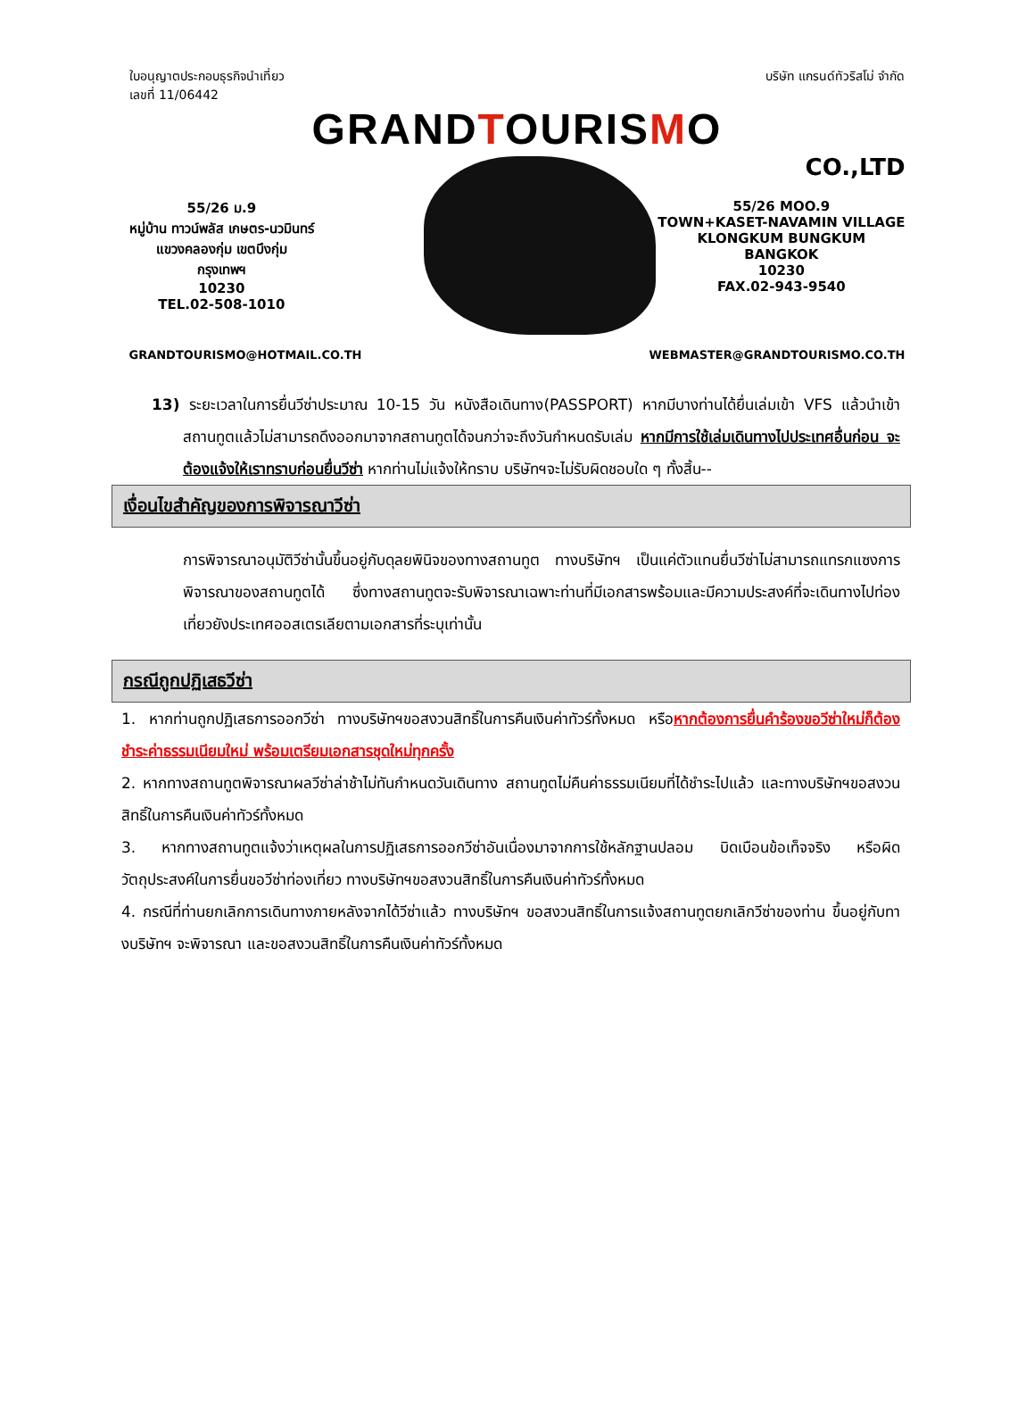ใบอนุญาตประกอบธุรกิจนำเที่ยว
เลขที่ 11/06442
บริษัท แกรนด์ทัวริสโม่ จำกัด
GRANDTOURISMO
CO.,LTD
55/26 ม.9
หมู่บ้าน ทาวน์พลัส เกษตร-นวมินทร์
แขวงคลองกุ่ม เขตบึงกุ่ม
กรุงเทพฯ
10230
TEL.02-508-1010
55/26 MOO.9
TOWN+KASET-NAVAMIN VILLAGE
KLONGKUM BUNGKUM
BANGKOK
10230
FAX.02-943-9540
GRANDTOURISMO@HOTMAIL.CO.TH WEBMASTER@GRANDTOURISMO.CO.TH
13) ระยะเวลาในการยื่นวีซ่าประมาณ 10-15 วัน หนังสือเดินทาง(PASSPORT) หากมีบางท่านได้ยื่นเล่มเข้า VFS แล้วนำเข้าสถานทูตแล้วไม่สามารถดึงออกมาจากสถานทูตได้จนกว่าจะถึงวันกำหนดรับเล่ม หากมีการใช้เล่มเดินทางไปประเทศอื่นก่อน จะต้องแจ้งให้เราทราบก่อนยื่นวีซ่า หากท่านไม่แจ้งให้ทราบ บริษัทฯจะไม่รับผิดชอบใด ๆ ทั้งสิ้น--
เงื่อนไขสำคัญของการพิจารณาวีซ่า
การพิจารณาอนุมัติวีซ่านั้นขึ้นอยู่กับดุลยพินิจของทางสถานทูต ทางบริษัทฯ เป็นแค่ตัวแทนยื่นวีซ่าไม่สามารถแทรกแซงการพิจารณาของสถานทูตได้ ซึ่งทางสถานทูตจะรับพิจารณาเฉพาะท่านที่มีเอกสารพร้อมและมีความประสงค์ที่จะเดินทางไปท่องเที่ยวยังประเทศออสเตรเลียตามเอกสารที่ระบุเท่านั้น
กรณีถูกปฏิเสธวีซ่า
1. หากท่านถูกปฏิเสธการออกวีซ่า ทางบริษัทฯขอสงวนสิทธิ์ในการคืนเงินค่าทัวร์ทั้งหมด หรือหากต้องการยื่นคำร้องขอวีซ่าใหม่ก็ต้องชำระค่าธรรมเนียมใหม่ พร้อมเตรียมเอกสารชุดใหม่ทุกครั้ง
2. หากทางสถานทูตพิจารณาผลวีซ่าล่าช้าไม่ทันกำหนดวันเดินทาง สถานทูตไม่คืนค่าธรรมเนียมที่ได้ชำระไปแล้ว และทางบริษัทฯขอสงวนสิทธิ์ในการคืนเงินค่าทัวร์ทั้งหมด
3. หากทางสถานทูตแจ้งว่าเหตุผลในการปฏิเสธการออกวีซ่าอันเนื่องมาจากการใช้หลักฐานปลอม บิดเบือนข้อเท็จจริง หรือผิดวัตถุประสงค์ในการยื่นขอวีซ่าท่องเที่ยว ทางบริษัทฯขอสงวนสิทธิ์ในการคืนเงินค่าทัวร์ทั้งหมด
4. กรณีที่ท่านยกเลิกการเดินทางภายหลังจากได้วีซ่าแล้ว ทางบริษัทฯ ขอสงวนสิทธิ์ในการแจ้งสถานทูตยกเลิกวีซ่าของท่าน ขึ้นอยู่กับทางบริษัทฯ จะพิจารณา และขอสงวนสิทธิ์ในการคืนเงินค่าทัวร์ทั้งหมด